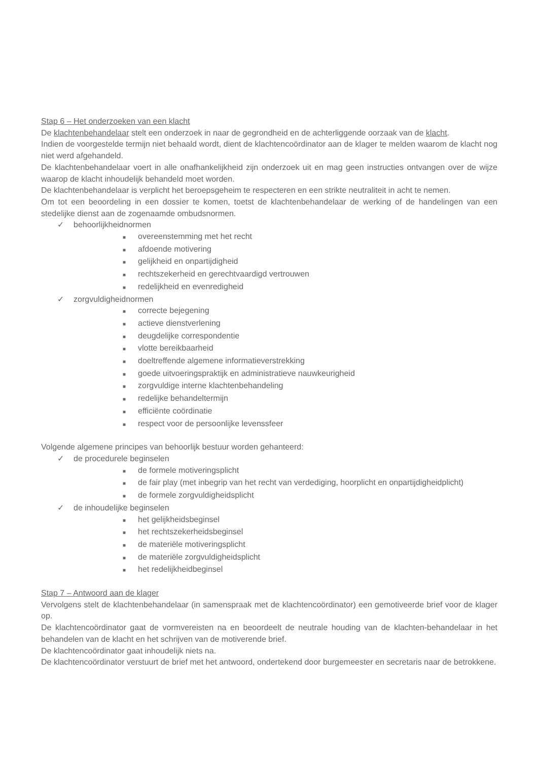Stap 6 – Het onderzoeken van een klacht
De klachtenbehandelaar stelt een onderzoek in naar de gegrondheid en de achterliggende oorzaak van de klacht.
Indien de voorgestelde termijn niet behaald wordt, dient de klachtencoördinator aan de klager te melden waarom de klacht nog niet werd afgehandeld.
De klachtenbehandelaar voert in alle onafhankelijkheid zijn onderzoek uit en mag geen instructies ontvangen over de wijze waarop de klacht inhoudelijk behandeld moet worden.
De klachtenbehandelaar is verplicht het beroepsgeheim te respecteren en een strikte neutraliteit in acht te nemen.
Om tot een beoordeling in een dossier te komen, toetst de klachtenbehandelaar de werking of de handelingen van een stedelijke dienst aan de zogenaamde ombudsnormen.
✓ behoorlijkheidnormen
■ overeenstemming met het recht
■ afdoende motivering
■ gelijkheid en onpartijdigheid
■ rechtszekerheid en gerechtvaardigd vertrouwen
■ redelijkheid en evenredigheid
✓ zorgvuldigheidnormen
■ correcte bejegening
■ actieve dienstverlening
■ deugdelijke correspondentie
■ vlotte bereikbaarheid
■ doeltreffende algemene informatieverstrekking
■ goede uitvoeringspraktijk en administratieve nauwkeurigheid
■ zorgvuldige interne klachtenbehandeling
■ redelijke behandeltermijn
■ efficiënte coördinatie
■ respect voor de persoonlijke levenssfeer
Volgende algemene principes van behoorlijk bestuur worden gehanteerd:
✓ de procedurele beginselen
■ de formele motiveringsplicht
■ de fair play (met inbegrip van het recht van verdediging, hoorplicht en onpartijdigheidplicht)
■ de formele zorgvuldigheidsplicht
✓ de inhoudelijke beginselen
■ het gelijkheidsbeginsel
■ het rechtszekerheidsbeginsel
■ de materiële motiveringsplicht
■ de materiële zorgvuldigheidsplicht
■ het redelijkheidbeginsel
Stap 7 – Antwoord aan de klager
Vervolgens stelt de klachtenbehandelaar (in samenspraak met de klachtencoördinator) een gemotiveerde brief voor de klager op.
De klachtencoördinator gaat de vormvereisten na en beoordeelt de neutrale houding van de klachten-behandelaar in het behandelen van de klacht en het schrijven van de motiverende brief.
De klachtencoördinator gaat inhoudelijk niets na.
De klachtencoördinator verstuurt de brief met het antwoord, ondertekend door burgemeester en secretaris naar de betrokkene.